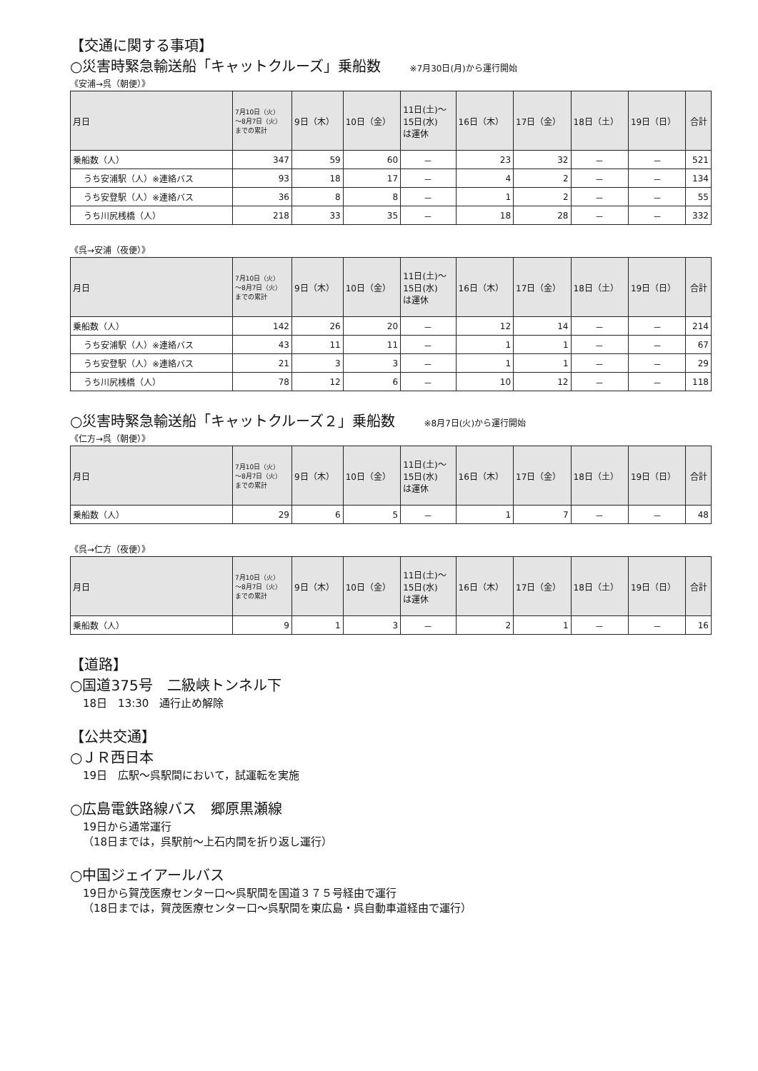【交通に関する事項】
○災害時緊急輸送船「キャットクルーズ」乗船数 ※7月30日(月)から運行開始
《安浦→呉（朝便）》
| 月日 | 7月10日（火） ～8月7日（火） までの累計 | 9日（木） | 10日（金） | 11日(土)～ 15日(水) は運休 | 16日（木） | 17日（金） | 18日（土） | 19日（日） | 合計 |
| --- | --- | --- | --- | --- | --- | --- | --- | --- | --- |
| 乗船数（人） | 347 | 59 | 60 | － | 23 | 32 | － | － | 521 |
| うち安浦駅（人）※連絡バス | 93 | 18 | 17 | － | 4 | 2 | － | － | 134 |
| うち安登駅（人）※連絡バス | 36 | 8 | 8 | － | 1 | 2 | － | － | 55 |
| うち川尻桟橋（人） | 218 | 33 | 35 | － | 18 | 28 | － | － | 332 |
《呉→安浦（夜便）》
| 月日 | 7月10日（火） ～8月7日（火） までの累計 | 9日（木） | 10日（金） | 11日(土)～ 15日(水) は運休 | 16日（木） | 17日（金） | 18日（土） | 19日（日） | 合計 |
| --- | --- | --- | --- | --- | --- | --- | --- | --- | --- |
| 乗船数（人） | 142 | 26 | 20 | － | 12 | 14 | － | － | 214 |
| うち安浦駅（人）※連絡バス | 43 | 11 | 11 | － | 1 | 1 | － | － | 67 |
| うち安登駅（人）※連絡バス | 21 | 3 | 3 | － | 1 | 1 | － | － | 29 |
| うち川尻桟橋（人） | 78 | 12 | 6 | － | 10 | 12 | － | － | 118 |
○災害時緊急輸送船「キャットクルーズ２」乗船数 ※8月7日(火)から運行開始
《仁方→呉（朝便）》
| 月日 | 7月10日（火） ～8月7日（火） までの累計 | 9日（木） | 10日（金） | 11日(土)～ 15日(水) は運休 | 16日（木） | 17日（金） | 18日（土） | 19日（日） | 合計 |
| --- | --- | --- | --- | --- | --- | --- | --- | --- | --- |
| 乗船数（人） | 29 | 6 | 5 | － | 1 | 7 | － | － | 48 |
《呉→仁方（夜便）》
| 月日 | 7月10日（火） ～8月7日（火） までの累計 | 9日（木） | 10日（金） | 11日(土)～ 15日(水) は運休 | 16日（木） | 17日（金） | 18日（土） | 19日（日） | 合計 |
| --- | --- | --- | --- | --- | --- | --- | --- | --- | --- |
| 乗船数（人） | 9 | 1 | 3 | － | 2 | 1 | － | － | 16 |
【道路】
○国道375号　二級峡トンネル下
18日　13:30　通行止め解除
【公共交通】
○ＪＲ西日本
19日　広駅～呉駅間において，試運転を実施
○広島電鉄路線バス　郷原黒瀬線
19日から通常運行
（18日までは，呉駅前～上石内間を折り返し運行）
○中国ジェイアールバス
19日から賀茂医療センター口～呉駅間を国道３７５号経由で運行
（18日までは，賀茂医療センター口～呉駅間を東広島・呉自動車道経由で運行）